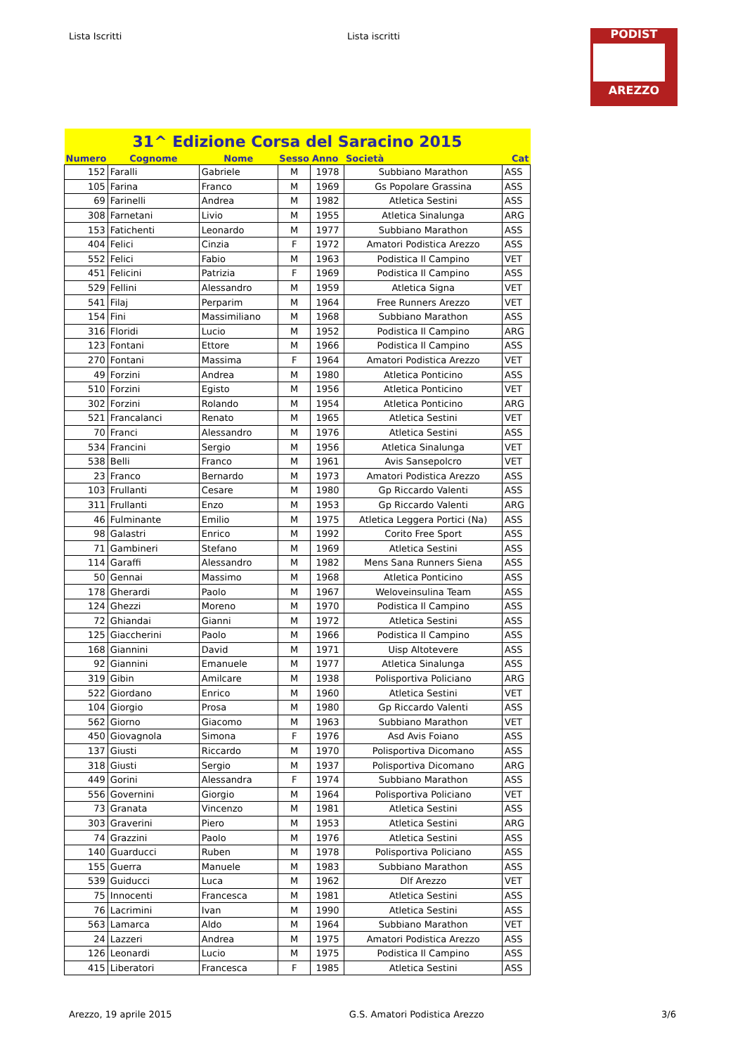Lista Iscritti Lista iscritti
PODIST
AREZZO
| 31^ Edizione Corsa del Saracino 2015 | | | | | | |
| --- | --- | --- | --- | --- | --- | --- |
| Numero | Cognome | Nome | Sesso | Anno | Società | Cat |
| 152 | Faralli | Gabriele | M | 1978 | Subbiano Marathon | ASS |
| 105 | Farina | Franco | M | 1969 | Gs Popolare Grassina | ASS |
| 69 | Farinelli | Andrea | M | 1982 | Atletica Sestini | ASS |
| 308 | Farnetani | Livio | M | 1955 | Atletica Sinalunga | ARG |
| 153 | Fatichenti | Leonardo | M | 1977 | Subbiano Marathon | ASS |
| 404 | Felici | Cinzia | F | 1972 | Amatori Podistica Arezzo | ASS |
| 552 | Felici | Fabio | M | 1963 | Podistica Il Campino | VET |
| 451 | Felicini | Patrizia | F | 1969 | Podistica Il Campino | ASS |
| 529 | Fellini | Alessandro | M | 1959 | Atletica Signa | VET |
| 541 | Filaj | Perparim | M | 1964 | Free Runners Arezzo | VET |
| 154 | Fini | Massimiliano | M | 1968 | Subbiano Marathon | ASS |
| 316 | Floridi | Lucio | M | 1952 | Podistica Il Campino | ARG |
| 123 | Fontani | Ettore | M | 1966 | Podistica Il Campino | ASS |
| 270 | Fontani | Massima | F | 1964 | Amatori Podistica Arezzo | VET |
| 49 | Forzini | Andrea | M | 1980 | Atletica Ponticino | ASS |
| 510 | Forzini | Egisto | M | 1956 | Atletica Ponticino | VET |
| 302 | Forzini | Rolando | M | 1954 | Atletica Ponticino | ARG |
| 521 | Francalanci | Renato | M | 1965 | Atletica Sestini | VET |
| 70 | Franci | Alessandro | M | 1976 | Atletica Sestini | ASS |
| 534 | Francini | Sergio | M | 1956 | Atletica Sinalunga | VET |
| 538 | Belli | Franco | M | 1961 | Avis Sansepolcro | VET |
| 23 | Franco | Bernardo | M | 1973 | Amatori Podistica Arezzo | ASS |
| 103 | Frullanti | Cesare | M | 1980 | Gp Riccardo Valenti | ASS |
| 311 | Frullanti | Enzo | M | 1953 | Gp Riccardo Valenti | ARG |
| 46 | Fulminante | Emilio | M | 1975 | Atletica Leggera Portici (Na) | ASS |
| 98 | Galastri | Enrico | M | 1992 | Corito Free Sport | ASS |
| 71 | Gambineri | Stefano | M | 1969 | Atletica Sestini | ASS |
| 114 | Garaffi | Alessandro | M | 1982 | Mens Sana Runners Siena | ASS |
| 50 | Gennai | Massimo | M | 1968 | Atletica Ponticino | ASS |
| 178 | Gherardi | Paolo | M | 1967 | Weloveinsulina Team | ASS |
| 124 | Ghezzi | Moreno | M | 1970 | Podistica Il Campino | ASS |
| 72 | Ghiandai | Gianni | M | 1972 | Atletica Sestini | ASS |
| 125 | Giaccherini | Paolo | M | 1966 | Podistica Il Campino | ASS |
| 168 | Giannini | David | M | 1971 | Uisp Altotevere | ASS |
| 92 | Giannini | Emanuele | M | 1977 | Atletica Sinalunga | ASS |
| 319 | Gibin | Amilcare | M | 1938 | Polisportiva Policiano | ARG |
| 522 | Giordano | Enrico | M | 1960 | Atletica Sestini | VET |
| 104 | Giorgio | Prosa | M | 1980 | Gp Riccardo Valenti | ASS |
| 562 | Giorno | Giacomo | M | 1963 | Subbiano Marathon | VET |
| 450 | Giovagnola | Simona | F | 1976 | Asd Avis Foiano | ASS |
| 137 | Giusti | Riccardo | M | 1970 | Polisportiva Dicomano | ASS |
| 318 | Giusti | Sergio | M | 1937 | Polisportiva Dicomano | ARG |
| 449 | Gorini | Alessandra | F | 1974 | Subbiano Marathon | ASS |
| 556 | Governini | Giorgio | M | 1964 | Polisportiva Policiano | VET |
| 73 | Granata | Vincenzo | M | 1981 | Atletica Sestini | ASS |
| 303 | Graverini | Piero | M | 1953 | Atletica Sestini | ARG |
| 74 | Grazzini | Paolo | M | 1976 | Atletica Sestini | ASS |
| 140 | Guarducci | Ruben | M | 1978 | Polisportiva Policiano | ASS |
| 155 | Guerra | Manuele | M | 1983 | Subbiano Marathon | ASS |
| 539 | Guiducci | Luca | M | 1962 | Dlf Arezzo | VET |
| 75 | Innocenti | Francesca | M | 1981 | Atletica Sestini | ASS |
| 76 | Lacrimini | Ivan | M | 1990 | Atletica Sestini | ASS |
| 563 | Lamarca | Aldo | M | 1964 | Subbiano Marathon | VET |
| 24 | Lazzeri | Andrea | M | 1975 | Amatori Podistica Arezzo | ASS |
| 126 | Leonardi | Lucio | M | 1975 | Podistica Il Campino | ASS |
| 415 | Liberatori | Francesca | F | 1985 | Atletica Sestini | ASS |
Arezzo, 19 aprile 2015 G.S. Amatori Podistica Arezzo 3/6